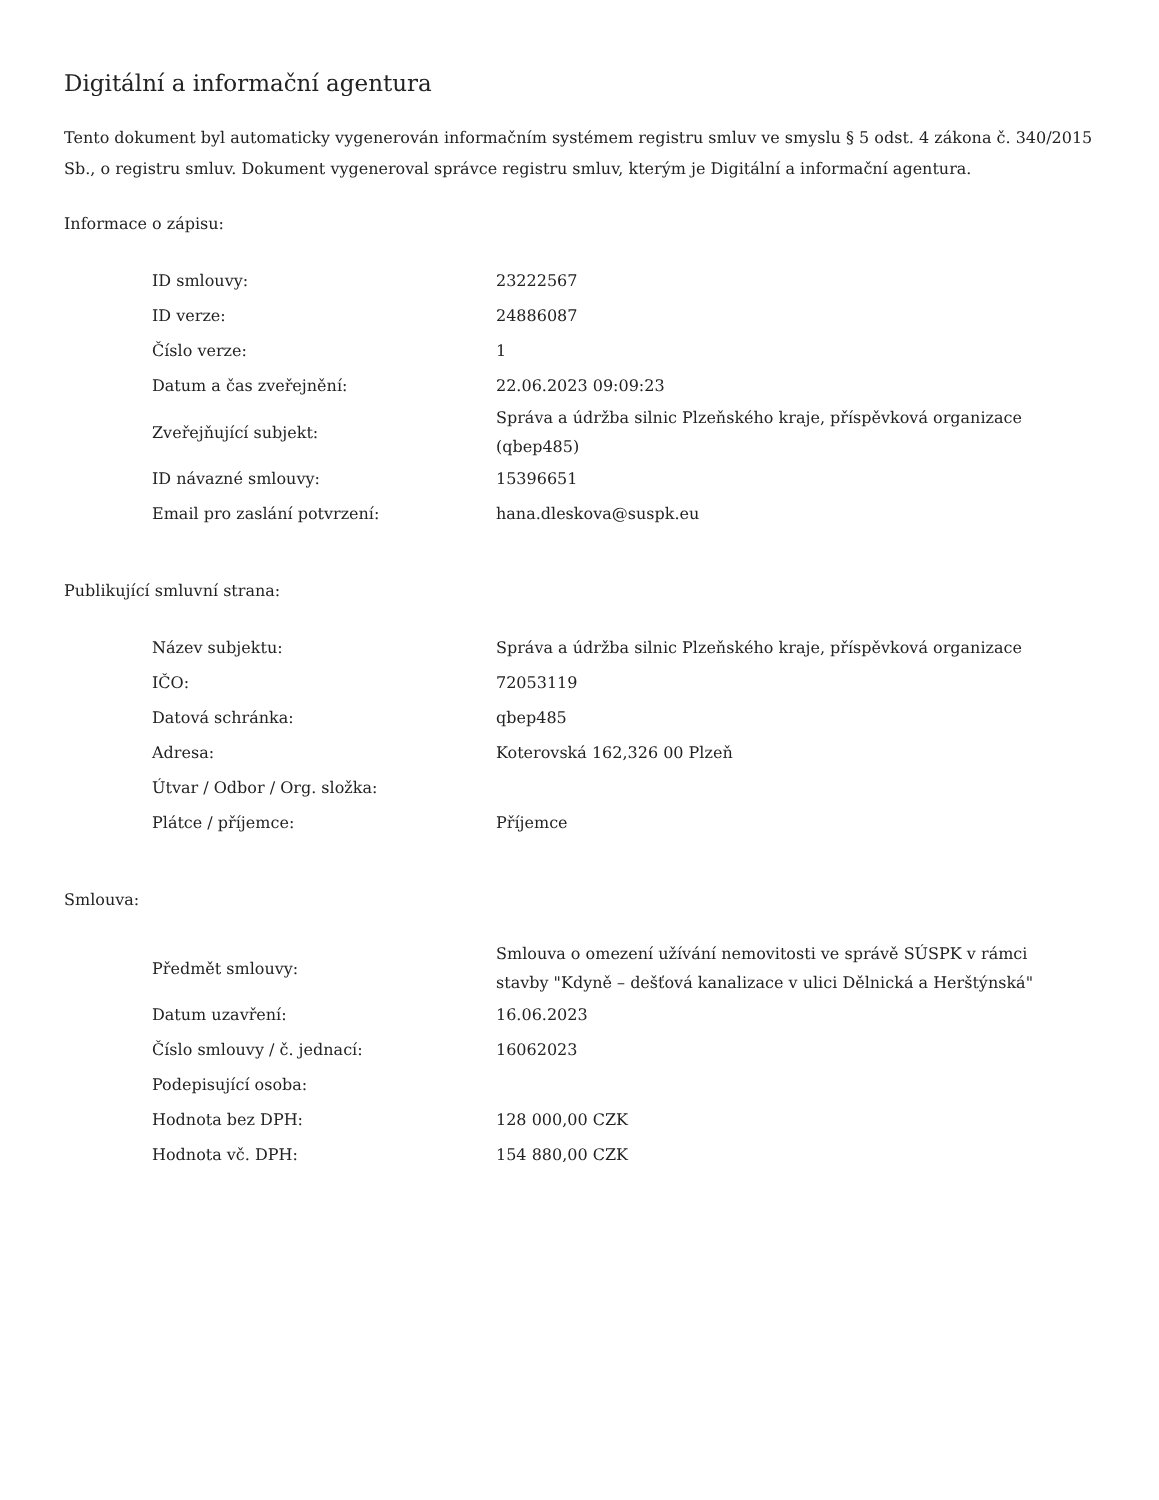Digitální a informační agentura
Tento dokument byl automaticky vygenerován informačním systémem registru smluv ve smyslu § 5 odst. 4 zákona č. 340/2015 Sb., o registru smluv. Dokument vygeneroval správce registru smluv, kterým je Digitální a informační agentura.
Informace o zápisu:
| ID smlouvy: | 23222567 |
| ID verze: | 24886087 |
| Číslo verze: | 1 |
| Datum a čas zveřejnění: | 22.06.2023 09:09:23 |
| Zveřejňující subjekt: | Správa a údržba silnic Plzeňského kraje, příspěvková organizace (qbep485) |
| ID návazné smlouvy: | 15396651 |
| Email pro zaslání potvrzení: | hana.dleskova@suspk.eu |
Publikující smluvní strana:
| Název subjektu: | Správa a údržba silnic Plzeňského kraje, příspěvková organizace |
| IČO: | 72053119 |
| Datová schránka: | qbep485 |
| Adresa: | Koterovská 162,326 00 Plzeň |
| Útvar / Odbor / Org. složka: | |
| Plátce / příjemce: | Příjemce |
Smlouva:
| Předmět smlouvy: | Smlouva o omezení užívání nemovitosti ve správě SÚSPK v rámci stavby "Kdyně – dešťová kanalizace v ulici Dělnická a Herštýnská" |
| Datum uzavření: | 16.06.2023 |
| Číslo smlouvy / č. jednací: | 16062023 |
| Podepisující osoba: | |
| Hodnota bez DPH: | 128 000,00 CZK |
| Hodnota vč. DPH: | 154 880,00 CZK |